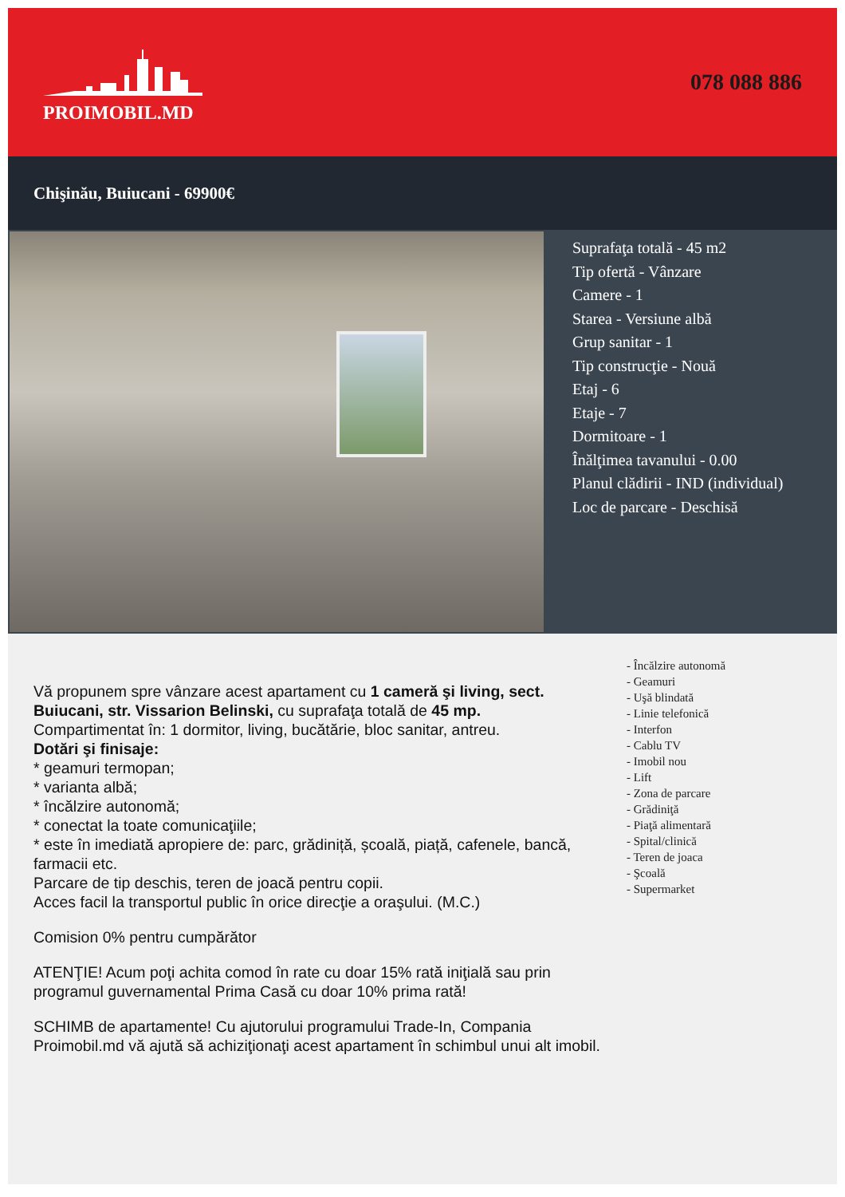PROIMOBIL.MD
078 088 886
Chişinău, Buiucani - 69900€
Suprafaţa totală - 45 m2
Tip ofertă - Vânzare
Camere - 1
Starea - Versiune albă
Grup sanitar - 1
Tip construcţie - Nouă
Etaj - 6
Etaje - 7
Dormitoare - 1
Înălţimea tavanului - 0.00
Planul clădirii - IND (individual)
Loc de parcare - Deschisă
Vă propunem spre vânzare acest apartament cu 1 cameră şi living, sect. Buiucani, str. Vissarion Belinski, cu suprafaţa totală de 45 mp.
Compartimentat în: 1 dormitor, living, bucătărie, bloc sanitar, antreu.
Dotări şi finisaje:
* geamuri termopan;
* varianta albă;
* încălzire autonomă;
* conectat la toate comunicaţiile;
* este în imediată apropiere de: parc, grădiniță, școală, piață, cafenele, bancă, farmacii etc.
Parcare de tip deschis, teren de joacă pentru copii.
Acces facil la transportul public în orice direcţie a oraşului. (M.C.)
Comision 0% pentru cumpărător
ATENŢIE! Acum poţi achita comod în rate cu doar 15% rată iniţială sau prin programul guvernamental Prima Casă cu doar 10% prima rată!
SCHIMB de apartamente! Cu ajutorului programului Trade-In, Compania Proimobil.md vă ajută să achiziţionaţi acest apartament în schimbul unui alt imobil.
- Încălzire autonomă
- Geamuri
- Uşă blindată
- Linie telefonică
- Interfon
- Cablu TV
- Imobil nou
- Lift
- Zona de parcare
- Grădiniţă
- Piaţă alimentară
- Spital/clinică
- Teren de joaca
- Şcoală
- Supermarket